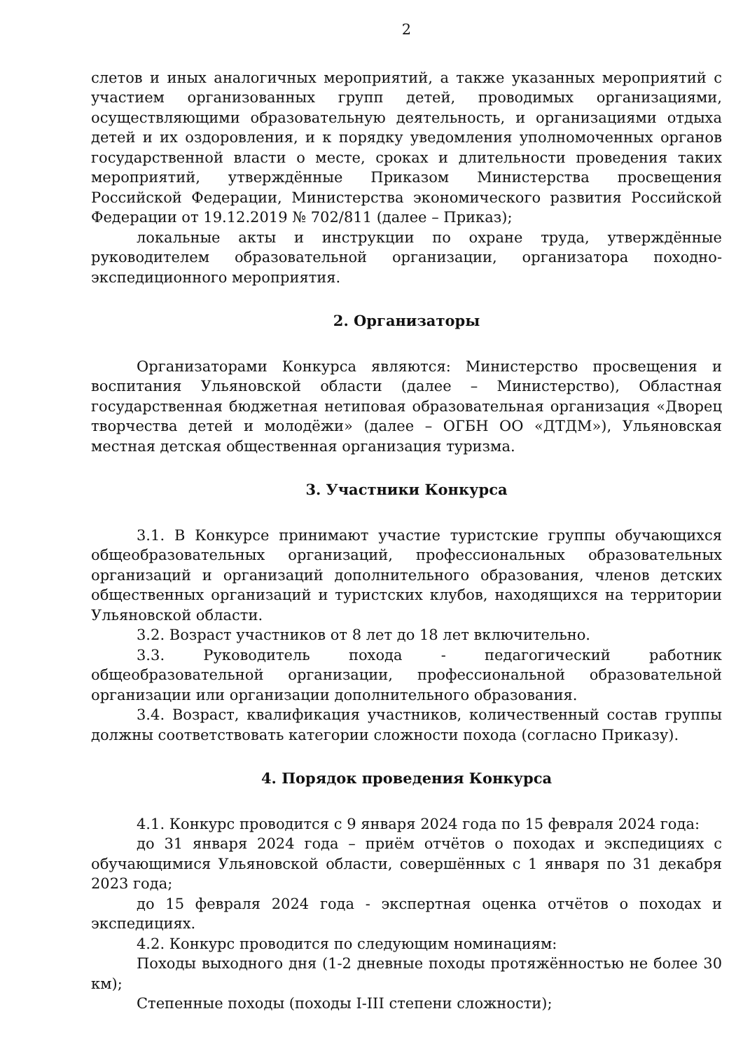2
слетов и иных аналогичных мероприятий, а также указанных мероприятий с участием организованных групп детей, проводимых организациями, осуществляющими образовательную деятельность, и организациями отдыха детей и их оздоровления, и к порядку уведомления уполномоченных органов государственной власти о месте, сроках и длительности проведения таких мероприятий, утверждённые Приказом Министерства просвещения Российской Федерации, Министерства экономического развития Российской Федерации от 19.12.2019 № 702/811 (далее – Приказ);
локальные акты и инструкции по охране труда, утверждённые руководителем образовательной организации, организатора походно-экспедиционного мероприятия.
2. Организаторы
Организаторами Конкурса являются: Министерство просвещения и воспитания Ульяновской области (далее – Министерство), Областная государственная бюджетная нетиповая образовательная организация «Дворец творчества детей и молодёжи» (далее – ОГБН ОО «ДТДМ»), Ульяновская местная детская общественная организация туризма.
3. Участники Конкурса
3.1. В Конкурсе принимают участие туристские группы обучающихся общеобразовательных организаций, профессиональных образовательных организаций и организаций дополнительного образования, членов детских общественных организаций и туристских клубов, находящихся на территории Ульяновской области.
3.2. Возраст участников от 8 лет до 18 лет включительно.
3.3. Руководитель похода - педагогический работник общеобразовательной организации, профессиональной образовательной организации или организации дополнительного образования.
3.4. Возраст, квалификация участников, количественный состав группы должны соответствовать категории сложности похода (согласно Приказу).
4. Порядок проведения Конкурса
4.1. Конкурс проводится с 9 января 2024 года по 15 февраля 2024 года:
до 31 января 2024 года – приём отчётов о походах и экспедициях с обучающимися Ульяновской области, совершённых с 1 января по 31 декабря 2023 года;
до 15 февраля 2024 года - экспертная оценка отчётов о походах и экспедициях.
4.2. Конкурс проводится по следующим номинациям:
Походы выходного дня (1-2 дневные походы протяжённостью не более 30 км);
Степенные походы (походы I-III степени сложности);